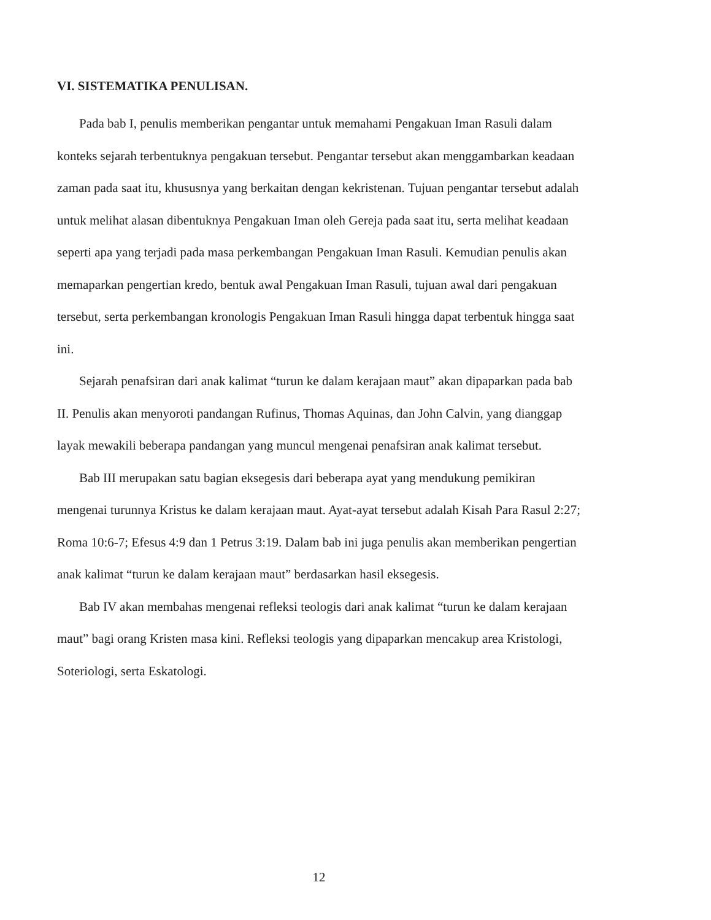VI. SISTEMATIKA PENULISAN.
Pada bab I, penulis memberikan pengantar untuk memahami Pengakuan Iman Rasuli dalam konteks sejarah terbentuknya pengakuan tersebut. Pengantar tersebut akan menggambarkan keadaan zaman pada saat itu, khususnya yang berkaitan dengan kekristenan. Tujuan pengantar tersebut adalah untuk melihat alasan dibentuknya Pengakuan Iman oleh Gereja pada saat itu, serta melihat keadaan seperti apa yang terjadi pada masa perkembangan Pengakuan Iman Rasuli. Kemudian penulis akan memaparkan pengertian kredo, bentuk awal Pengakuan Iman Rasuli, tujuan awal dari pengakuan tersebut, serta perkembangan kronologis Pengakuan Iman Rasuli hingga dapat terbentuk hingga saat ini.
Sejarah penafsiran dari anak kalimat “turun ke dalam kerajaan maut” akan dipaparkan pada bab II. Penulis akan menyoroti pandangan Rufinus, Thomas Aquinas, dan John Calvin, yang dianggap layak mewakili beberapa pandangan yang muncul mengenai penafsiran anak kalimat tersebut.
Bab III merupakan satu bagian eksegesis dari beberapa ayat yang mendukung pemikiran mengenai turunnya Kristus ke dalam kerajaan maut. Ayat-ayat tersebut adalah Kisah Para Rasul 2:27; Roma 10:6-7; Efesus 4:9 dan 1 Petrus 3:19. Dalam bab ini juga penulis akan memberikan pengertian anak kalimat “turun ke dalam kerajaan maut” berdasarkan hasil eksegesis.
Bab IV akan membahas mengenai refleksi teologis dari anak kalimat “turun ke dalam kerajaan maut” bagi orang Kristen masa kini. Refleksi teologis yang dipaparkan mencakup area Kristologi, Soteriologi, serta Eskatologi.
12